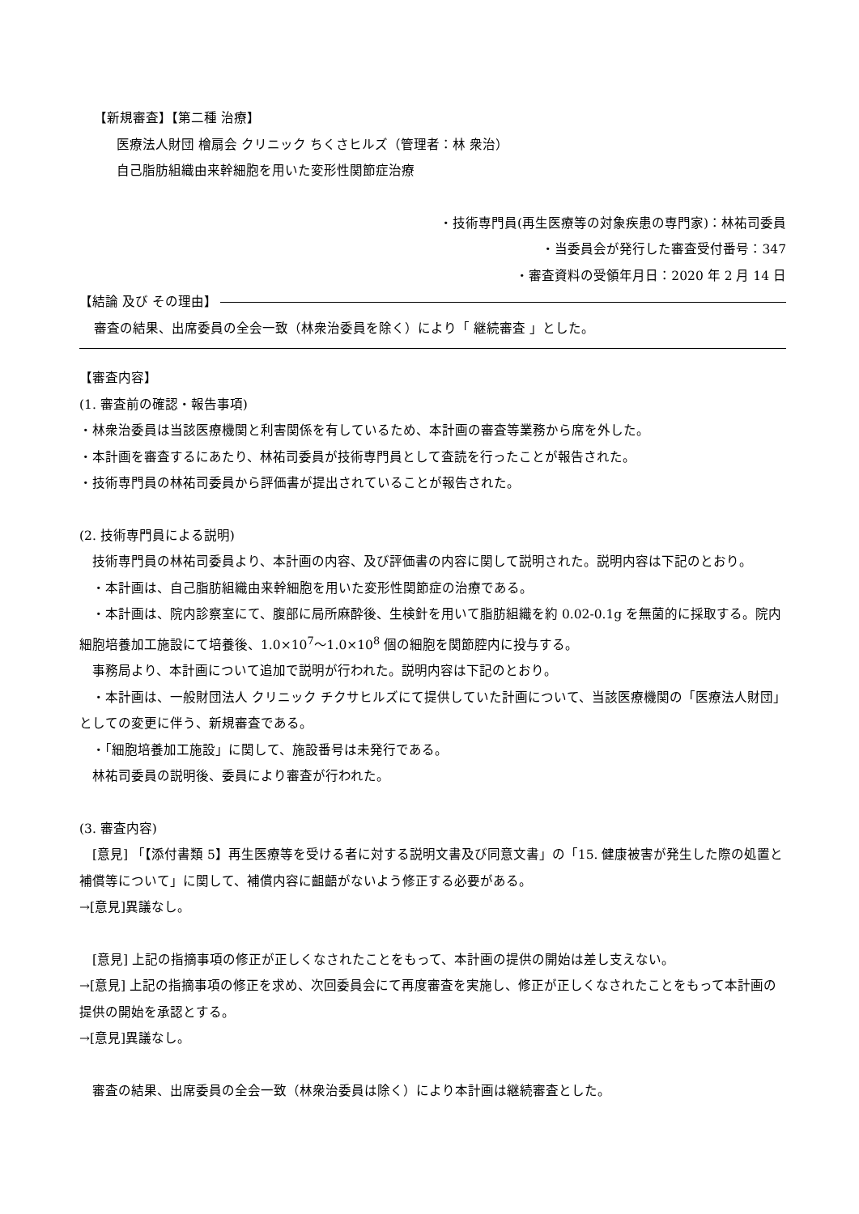【新規審査】【第二種 治療】
医療法人財団 檜扇会 クリニック ちくさヒルズ（管理者：林 衆治）
自己脂肪組織由来幹細胞を用いた変形性関節症治療
・技術専門員(再生医療等の対象疾患の専門家)：林祐司委員
・当委員会が発行した審査受付番号：347
・審査資料の受領年月日：2020 年 2 月 14 日
【結論 及び その理由】
審査の結果、出席委員の全会一致（林衆治委員を除く）により「 継続審査 」とした。
【審査内容】
(1. 審査前の確認・報告事項)
・林衆治委員は当該医療機関と利害関係を有しているため、本計画の審査等業務から席を外した。
・本計画を審査するにあたり、林祐司委員が技術専門員として査読を行ったことが報告された。
・技術専門員の林祐司委員から評価書が提出されていることが報告された。
(2. 技術専門員による説明)
　技術専門員の林祐司委員より、本計画の内容、及び評価書の内容に関して説明された。説明内容は下記のとおり。
　・本計画は、自己脂肪組織由来幹細胞を用いた変形性関節症の治療である。
　・本計画は、院内診察室にて、腹部に局所麻酔後、生検針を用いて脂肪組織を約 0.02-0.1g を無菌的に採取する。院内細胞培養加工施設にて培養後、1.0×10<sup>7</sup>〜1.0×10<sup>8</sup> 個の細胞を関節腔内に投与する。
　事務局より、本計画について追加で説明が行われた。説明内容は下記のとおり。
　・本計画は、一般財団法人 クリニック チクサヒルズにて提供していた計画について、当該医療機関の「医療法人財団」としての変更に伴う、新規審査である。
　・「細胞培養加工施設」に関して、施設番号は未発行である。
　林祐司委員の説明後、委員により審査が行われた。
(3. 審査内容)
　[意見] 「【添付書類 5】再生医療等を受ける者に対する説明文書及び同意文書」の「15. 健康被害が発生した際の処置と補償等について」に関して、補償内容に齟齬がないよう修正する必要がある。
→[意見]異議なし。
　[意見] 上記の指摘事項の修正が正しくなされたことをもって、本計画の提供の開始は差し支えない。
→[意見] 上記の指摘事項の修正を求め、次回委員会にて再度審査を実施し、修正が正しくなされたことをもって本計画の提供の開始を承認とする。
→[意見]異議なし。
　審査の結果、出席委員の全会一致（林衆治委員は除く）により本計画は継続審査とした。